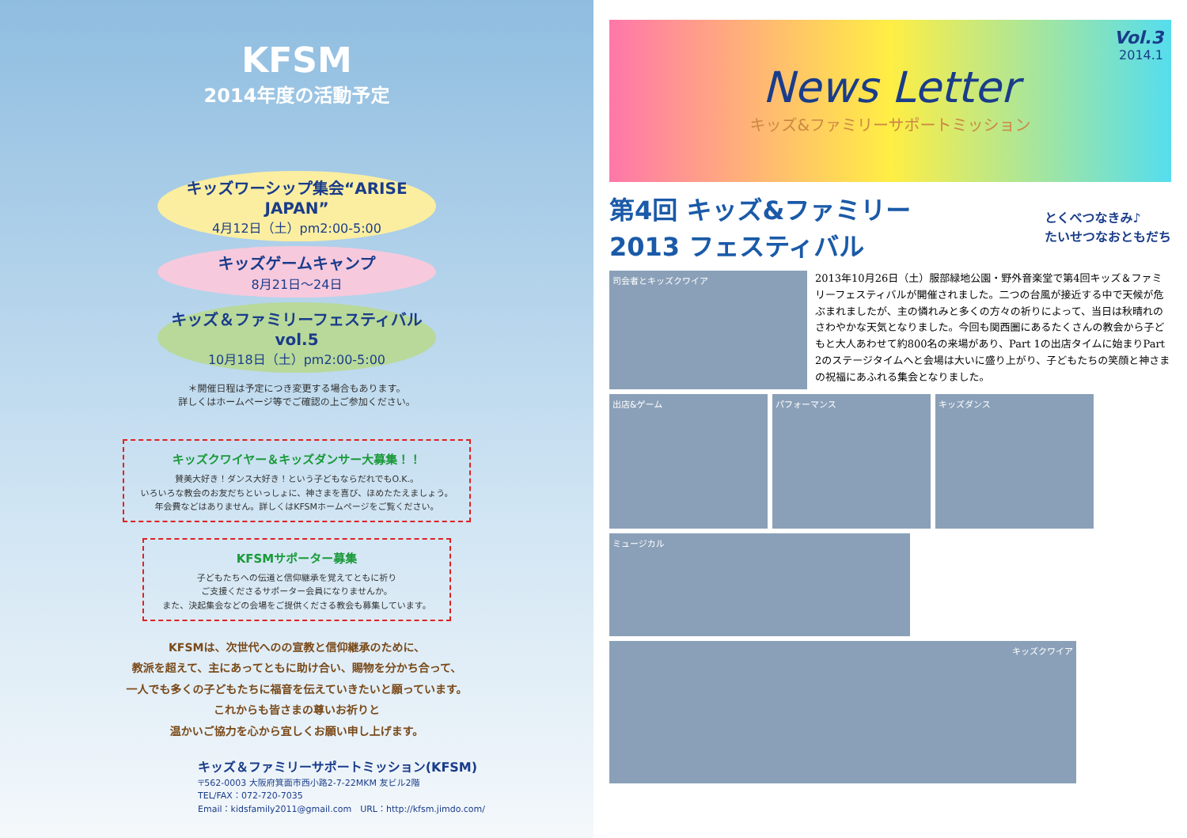KFSM
2014年度の活動予定
キッズワーシップ集会“ARISE JAPAN”
4月12日（土）pm2:00-5:00
キッズゲームキャンプ
8月21日〜24日
キッズ＆ファミリーフェスティバル vol.5
10月18日（土）pm2:00-5:00
＊開催日程は予定につき変更する場合もあります。
詳しくはホームページ等でご確認の上ご参加ください。
キッズクワイヤー＆キッズダンサー大募集！！
賛美大好き！ダンス大好き！という子どもならだれでもO.K.。
いろいろな教会のお友だちといっしょに、神さまを喜び、ほめたたえましょう。
年会費などはありません。詳しくはKFSMホームページをご覧ください。
KFSMサポーター募集
子どもたちへの伝道と信仰継承を覚えてともに祈り
ご支援くださるサポーター会員になりませんか。
また、決起集会などの会場をご提供くださる教会も募集しています。
KFSMは、次世代へのの宣教と信仰継承のために、
教派を超えて、主にあってともに助け合い、賜物を分かち合って、
一人でも多くの子どもたちに福音を伝えていきたいと願っています。
これからも皆さまの尊いお祈りと
温かいご協力を心から宜しくお願い申し上げます。
キッズ＆ファミリーサポートミッション(KFSM)
〒562-0003 大阪府箕面市西小路2-7-22MKM 友ビル2階
TEL/FAX：072-720-7035
Email：kidsfamily2011@gmail.com　URL：http://kfsm.jimdo.com/
Vol.3
2014.1
News Letter
キッズ&ファミリーサポートミッション
第4回 キッズ&ファミリー
2013 フェスティバル
とくべつなきみ♪
たいせつなおともだち
司会者とキッズクワイア
2013年10月26日（土）服部緑地公園・野外音楽堂で第4回キッズ＆ファミリーフェスティバルが開催されました。二つの台風が接近する中で天候が危ぶまれましたが、主の憐れみと多くの方々の祈りによって、当日は秋晴れのさわやかな天気となりました。今回も関西圏にあるたくさんの教会から子どもと大人あわせて約800名の来場があり、Part 1の出店タイムに始まりPart 2のステージタイムへと会場は大いに盛り上がり、子どもたちの笑顔と神さまの祝福にあふれる集会となりました。
出店&ゲーム パフォーマンス キッズダンス
ミュージカル
キッズクワイア